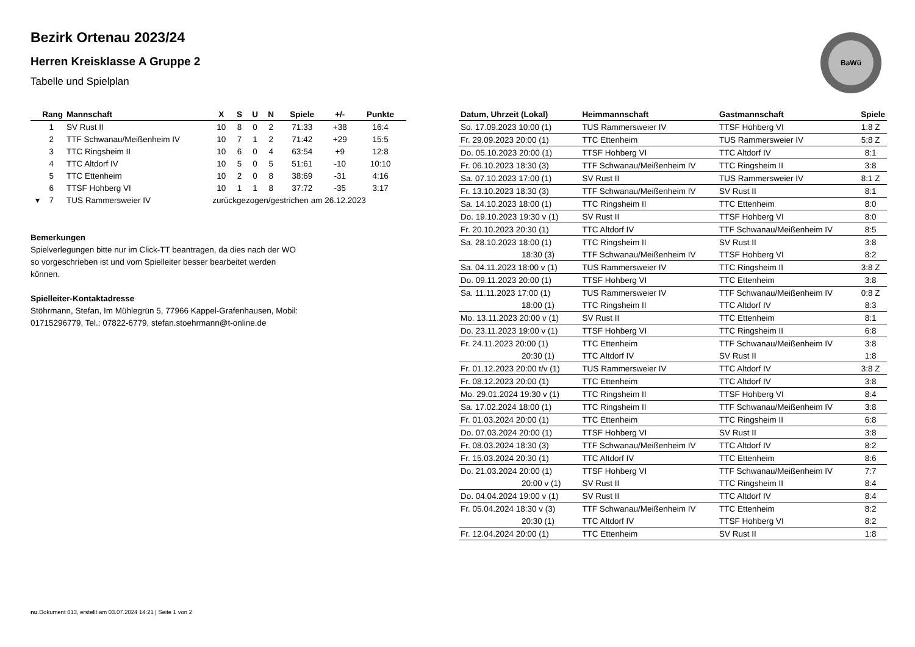Bezirk Ortenau 2023/24
Herren Kreisklasse A Gruppe 2
Tabelle und Spielplan
BaWü
| Rang | Mannschaft | X | S | U | N | Spiele | +/- | Punkte |
| --- | --- | --- | --- | --- | --- | --- | --- | --- |
| 1 | SV Rust II | 10 | 8 | 0 | 2 | 71:33 | +38 | 16:4 |
| 2 | TTF Schwanau/Meißenheim IV | 10 | 7 | 1 | 2 | 71:42 | +29 | 15:5 |
| 3 | TTC Ringsheim II | 10 | 6 | 0 | 4 | 63:54 | +9 | 12:8 |
| 4 | TTC Altdorf IV | 10 | 5 | 0 | 5 | 51:61 | -10 | 10:10 |
| 5 | TTC Ettenheim | 10 | 2 | 0 | 8 | 38:69 | -31 | 4:16 |
| 6 | TTSF Hohberg VI | 10 | 1 | 1 | 8 | 37:72 | -35 | 3:17 |
| ▾ 7 | TUS Rammersweier IV | zurückgezogen/gestrichen am 26.12.2023 | | | | | | |
Bemerkungen
Spielverlegungen bitte nur im Click-TT beantragen, da dies nach der WO so vorgeschrieben ist und vom Spielleiter besser bearbeitet werden können.
Spielleiter-Kontaktadresse
Stöhrmann, Stefan, Im Mühlegrün 5, 77966 Kappel-Grafenhausen, Mobil: 01715296779, Tel.: 07822-6779, stefan.stoehrmann@t-online.de
| Datum, Uhrzeit (Lokal) | Heimmannschaft | Gastmannschaft | Spiele |
| --- | --- | --- | --- |
| So. 17.09.2023 10:00 (1) | TUS Rammersweier IV | TTSF Hohberg VI | 1:8 Z |
| Fr. 29.09.2023 20:00 (1) | TTC Ettenheim | TUS Rammersweier IV | 5:8 Z |
| Do. 05.10.2023 20:00 (1) | TTSF Hohberg VI | TTC Altdorf IV | 8:1 |
| Fr. 06.10.2023 18:30 (3) | TTF Schwanau/Meißenheim IV | TTC Ringsheim II | 3:8 |
| Sa. 07.10.2023 17:00 (1) | SV Rust II | TUS Rammersweier IV | 8:1 Z |
| Fr. 13.10.2023 18:30 (3) | TTF Schwanau/Meißenheim IV | SV Rust II | 8:1 |
| Sa. 14.10.2023 18:00 (1) | TTC Ringsheim II | TTC Ettenheim | 8:0 |
| Do. 19.10.2023 19:30 v (1) | SV Rust II | TTSF Hohberg VI | 8:0 |
| Fr. 20.10.2023 20:30 (1) | TTC Altdorf IV | TTF Schwanau/Meißenheim IV | 8:5 |
| Sa. 28.10.2023 18:00 (1) | TTC Ringsheim II | SV Rust II | 3:8 |
| 18:30 (3) | TTF Schwanau/Meißenheim IV | TTSF Hohberg VI | 8:2 |
| Sa. 04.11.2023 18:00 v (1) | TUS Rammersweier IV | TTC Ringsheim II | 3:8 Z |
| Do. 09.11.2023 20:00 (1) | TTSF Hohberg VI | TTC Ettenheim | 3:8 |
| Sa. 11.11.2023 17:00 (1) | TUS Rammersweier IV | TTF Schwanau/Meißenheim IV | 0:8 Z |
| 18:00 (1) | TTC Ringsheim II | TTC Altdorf IV | 8:3 |
| Mo. 13.11.2023 20:00 v (1) | SV Rust II | TTC Ettenheim | 8:1 |
| Do. 23.11.2023 19:00 v (1) | TTSF Hohberg VI | TTC Ringsheim II | 6:8 |
| Fr. 24.11.2023 20:00 (1) | TTC Ettenheim | TTF Schwanau/Meißenheim IV | 3:8 |
| 20:30 (1) | TTC Altdorf IV | SV Rust II | 1:8 |
| Fr. 01.12.2023 20:00 t/v (1) | TUS Rammersweier IV | TTC Altdorf IV | 3:8 Z |
| Fr. 08.12.2023 20:00 (1) | TTC Ettenheim | TTC Altdorf IV | 3:8 |
| Mo. 29.01.2024 19:30 v (1) | TTC Ringsheim II | TTSF Hohberg VI | 8:4 |
| Sa. 17.02.2024 18:00 (1) | TTC Ringsheim II | TTF Schwanau/Meißenheim IV | 3:8 |
| Fr. 01.03.2024 20:00 (1) | TTC Ettenheim | TTC Ringsheim II | 6:8 |
| Do. 07.03.2024 20:00 (1) | TTSF Hohberg VI | SV Rust II | 3:8 |
| Fr. 08.03.2024 18:30 (3) | TTF Schwanau/Meißenheim IV | TTC Altdorf IV | 8:2 |
| Fr. 15.03.2024 20:30 (1) | TTC Altdorf IV | TTC Ettenheim | 8:6 |
| Do. 21.03.2024 20:00 (1) | TTSF Hohberg VI | TTF Schwanau/Meißenheim IV | 7:7 |
| 20:00 v (1) | SV Rust II | TTC Ringsheim II | 8:4 |
| Do. 04.04.2024 19:00 v (1) | SV Rust II | TTC Altdorf IV | 8:4 |
| Fr. 05.04.2024 18:30 v (3) | TTF Schwanau/Meißenheim IV | TTC Ettenheim | 8:2 |
| 20:30 (1) | TTC Altdorf IV | TTSF Hohberg VI | 8:2 |
| Fr. 12.04.2024 20:00 (1) | TTC Ettenheim | SV Rust II | 1:8 |
nu.Dokument 013, erstellt am 03.07.2024 14:21 | Seite 1 von 2